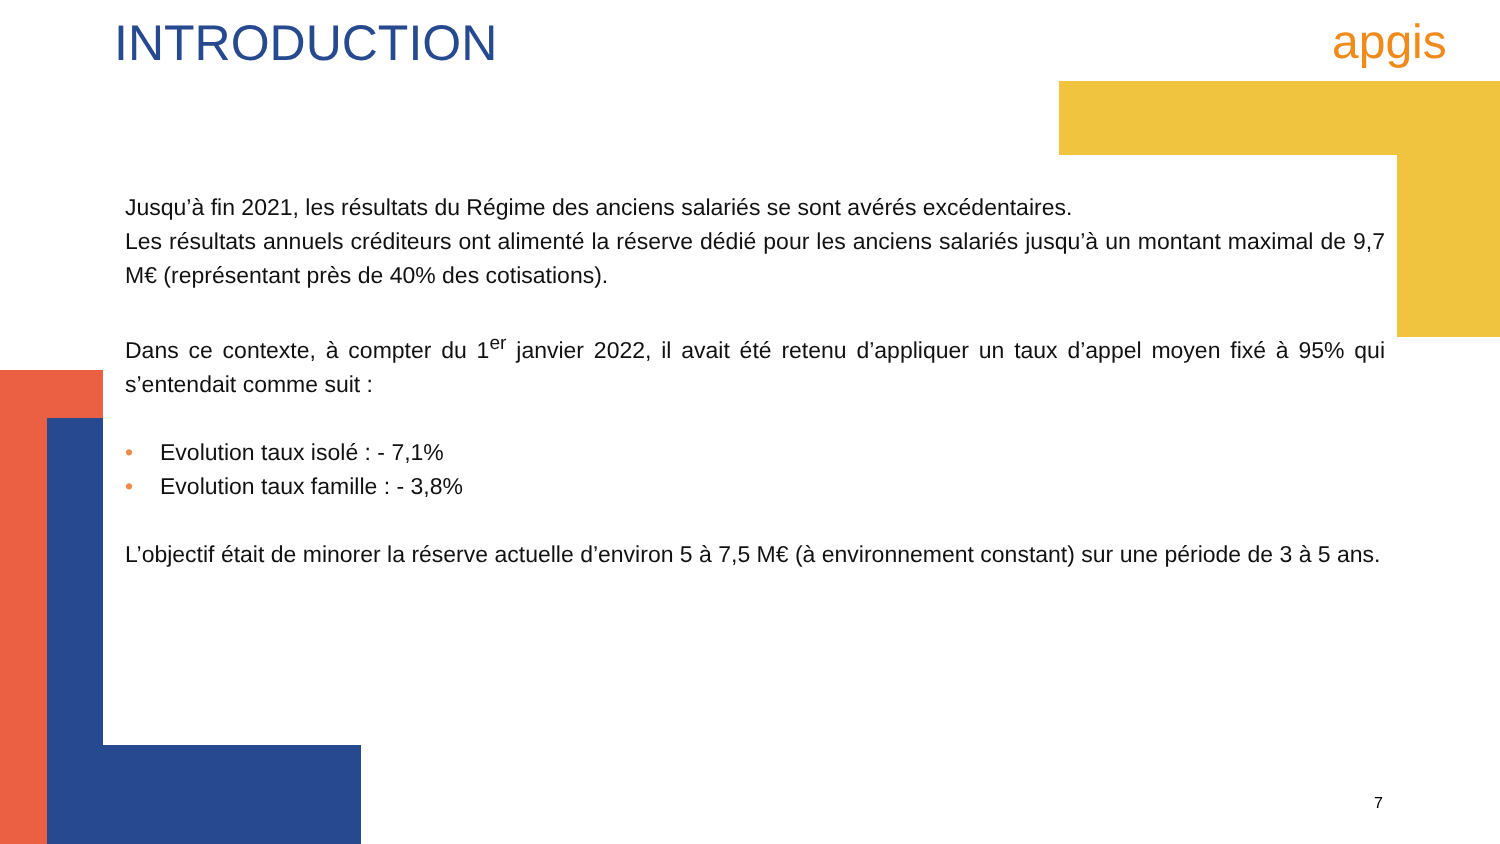INTRODUCTION apgis
Jusqu’à fin 2021, les résultats du Régime des anciens salariés se sont avérés excédentaires.
Les résultats annuels créditeurs ont alimenté la réserve dédié pour les anciens salariés jusqu’à un montant maximal de 9,7 M€ (représentant près de 40% des cotisations).
Dans ce contexte, à compter du 1<sup>er</sup> janvier 2022, il avait été retenu d’appliquer un taux d’appel moyen fixé à 95% qui s’entendait comme suit :
• Evolution taux isolé : - 7,1%
• Evolution taux famille : - 3,8%
L’objectif était de minorer la réserve actuelle d’environ 5 à 7,5 M€ (à environnement constant) sur une période de 3 à 5 ans.
7